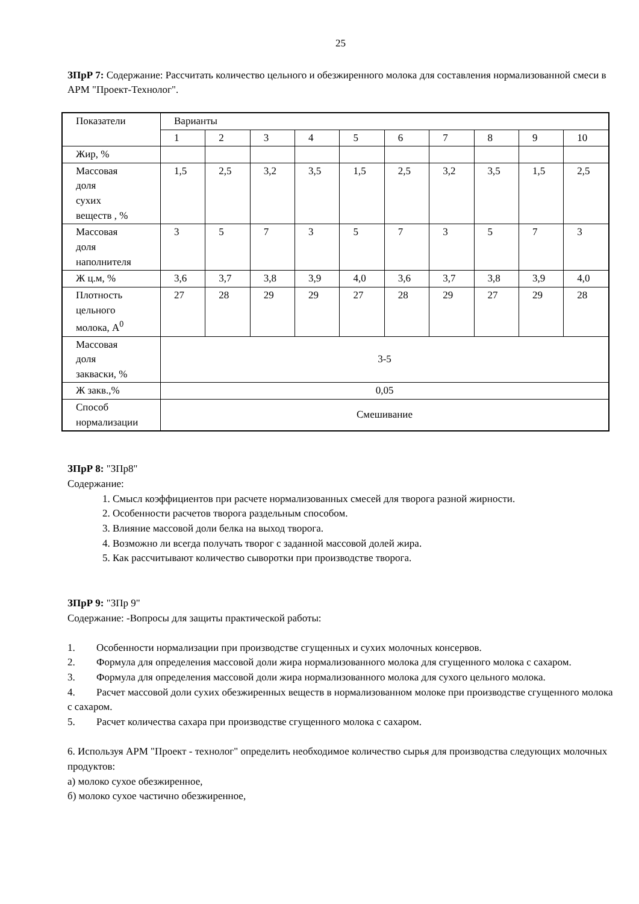25
ЗПрР 7: Содержание: Рассчитать количество цельного и обезжиренного молока для составления нормализованной смеси в АРМ "Проект-Технолог".
| Показатели | Варианты | | | | | | | | | |
| | 1 | 2 | 3 | 4 | 5 | 6 | 7 | 8 | 9 | 10 |
| Жир, % | | | | | | | | | | |
| Массовая доля сухих веществ , % | 1,5 | 2,5 | 3,2 | 3,5 | 1,5 | 2,5 | 3,2 | 3,5 | 1,5 | 2,5 |
| Массовая доля наполнителя | 3 | 5 | 7 | 3 | 5 | 7 | 3 | 5 | 7 | 3 |
| Ж ц.м, % | 3,6 | 3,7 | 3,8 | 3,9 | 4,0 | 3,6 | 3,7 | 3,8 | 3,9 | 4,0 |
| Плотность цельного молока, А<sup>0</sup> | 27 | 28 | 29 | 29 | 27 | 28 | 29 | 27 | 29 | 28 |
| Массовая доля закваски, % | 3-5 | | | | | | | | | |
| Ж закв.,% | 0,05 | | | | | | | | | |
| Способ нормализации | Смешивание | | | | | | | | | |
ЗПрР 8: "ЗПр8"
Содержание:
1. Смысл коэффициентов при расчете нормализованных смесей для творога разной жирности.
2. Особенности расчетов творога раздельным способом.
3. Влияние массовой доли белка на выход творога.
4. Возможно ли всегда получать творог с заданной массовой долей жира.
5. Как рассчитывают количество сыворотки при производстве творога.
ЗПрР 9: "ЗПр 9"
Содержание: -Вопросы для защиты практической работы:
1. Особенности нормализации при производстве сгущенных и сухих молочных консервов.
2. Формула для определения массовой доли жира нормализованного молока для сгущенного молока с сахаром.
3. Формула для определения массовой доли жира нормализованного молока для сухого цельного молока.
4. Расчет массовой доли сухих обезжиренных веществ в нормализованном молоке при производстве сгущенного молока с сахаром.
5. Расчет количества сахара при производстве сгущенного молока с сахаром.
6. Используя АРМ "Проект - технолог" определить необходимое количество сырья для производства следующих молочных продуктов:
а) молоко сухое обезжиренное,
б) молоко сухое частично обезжиренное,